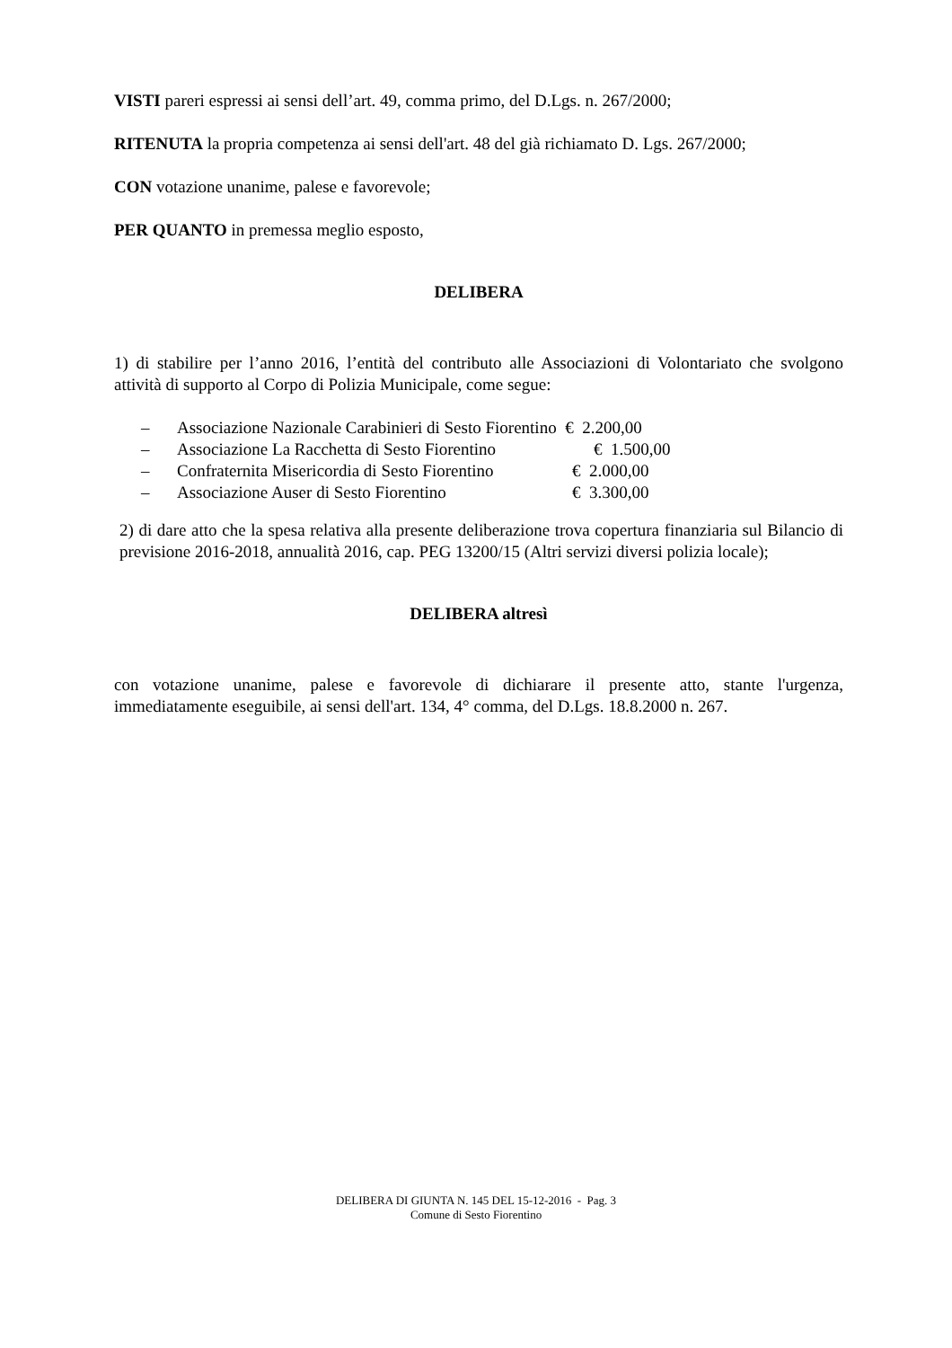VISTI pareri espressi ai sensi dell’art. 49, comma primo, del D.Lgs. n. 267/2000;
RITENUTA la propria competenza ai sensi dell'art. 48 del già richiamato D. Lgs. 267/2000;
CON votazione unanime, palese e favorevole;
PER QUANTO in premessa meglio esposto,
DELIBERA
1) di stabilire per l’anno 2016, l’entità del contributo alle Associazioni di Volontariato che svolgono attività di supporto al Corpo di Polizia Municipale, come segue:
– Associazione Nazionale Carabinieri di Sesto Fiorentino € 2.200,00
– Associazione La Racchetta di Sesto Fiorentino € 1.500,00
– Confraternita Misericordia di Sesto Fiorentino € 2.000,00
– Associazione Auser di Sesto Fiorentino € 3.300,00
2) di dare atto che la spesa relativa alla presente deliberazione trova copertura finanziaria sul Bilancio di previsione 2016-2018, annualità 2016, cap. PEG 13200/15 (Altri servizi diversi polizia locale);
DELIBERA altresì
con votazione unanime, palese e favorevole di dichiarare il presente atto, stante l'urgenza, immediatamente eseguibile, ai sensi dell'art. 134, 4° comma, del D.Lgs. 18.8.2000 n. 267.
DELIBERA DI GIUNTA N. 145 DEL 15-12-2016 - Pag. 3
Comune di Sesto Fiorentino